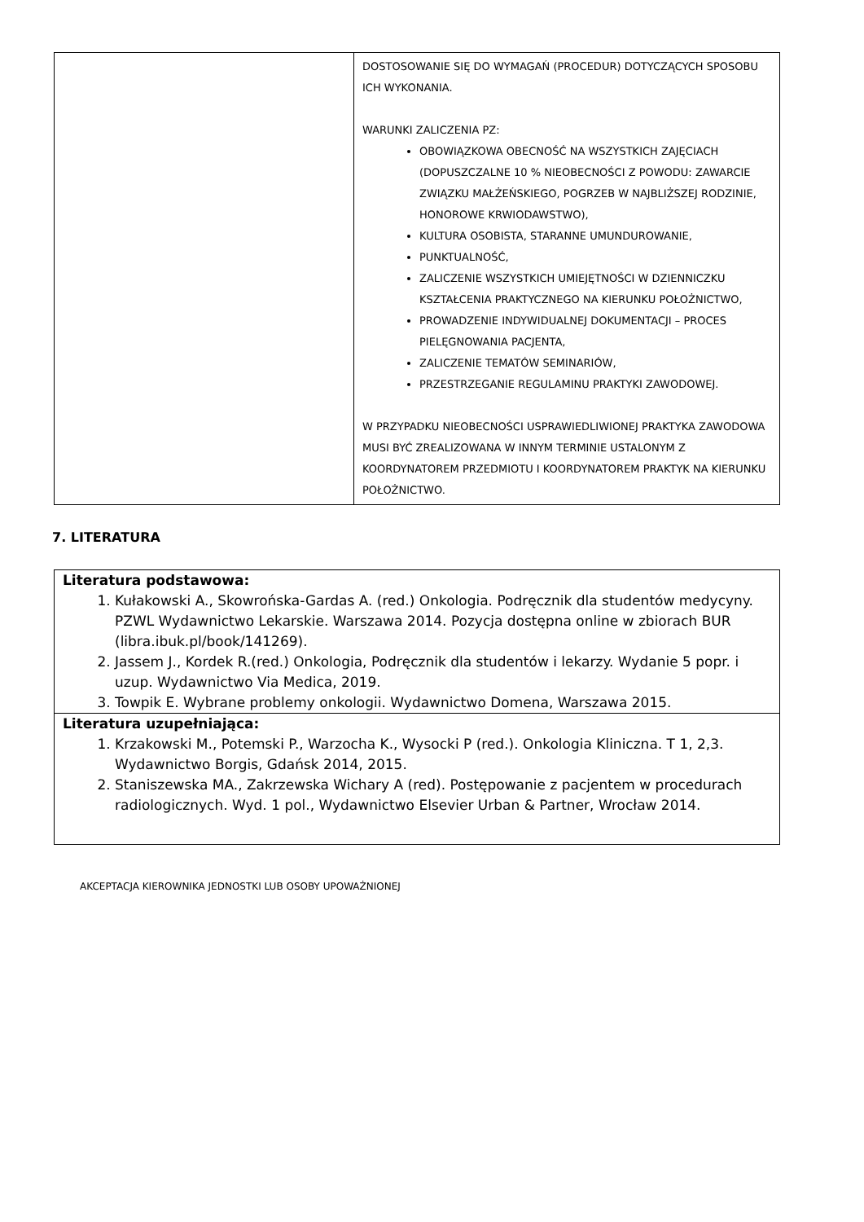| | DOSTOSOWANIE SIĘ DO WYMAGAŃ (PROCEDUR) DOTYCZĄCYCH SPOSOBU ICH WYKONANIA. WARUNKI ZALICZENIA PZ: OBOWIĄZKOWA OBECNOŚĆ NA WSZYSTKICH ZAJĘCIACH (DOPUSZCZALNE 10 % NIEOBECNOŚCI Z POWODU: ZAWARCIE ZWIĄZKU MAŁŻEŃSKIEGO, POGRZEB W NAJBLIŻSZEJ RODZINIE, HONOROWE KRWIODAWSTWO), KULTURA OSOBISTA, STARANNE UMUNDUROWANIE, PUNKTUALNOŚĆ, ZALICZENIE WSZYSTKICH UMIEJĘTNOŚCI W DZIENNICZKU KSZTAŁCENIA PRAKTYCZNEGO NA KIERUNKU POŁOŻNICTWO, PROWADZENIE INDYWIDUALNEJ DOKUMENTACJI – PROCES PIELĘGNOWANIA PACJENTA, ZALICZENIE TEMATÓW SEMINARIÓW, PRZESTRZEGANIE REGULAMINU PRAKTYKI ZAWODOWEJ. W PRZYPADKU NIEOBECNOŚCI USPRAWIEDLIWIONEJ PRAKTYKA ZAWODOWA MUSI BYĆ ZREALIZOWANA W INNYM TERMINIE USTALONYM Z KOORDYNATOREM PRZEDMIOTU I KOORDYNATOREM PRAKTYK NA KIERUNKU POŁOŻNICTWO. |
7. LITERATURA
| Literatura podstawowa: 1. Kułakowski A., Skowrońska-Gardas A. (red.) Onkologia. Podręcznik dla studentów medycyny. PZWL Wydawnictwo Lekarskie. Warszawa 2014. Pozycja dostępna online w zbiorach BUR (libra.ibuk.pl/book/141269). 2. Jassem J., Kordek R.(red.) Onkologia, Podręcznik dla studentów i lekarzy. Wydanie 5 popr. i uzup. Wydawnictwo Via Medica, 2019. 3. Towpik E. Wybrane problemy onkologii. Wydawnictwo Domena, Warszawa 2015. |
| Literatura uzupełniająca: 1. Krzakowski M., Potemski P., Warzocha K., Wysocki P (red.). Onkologia Kliniczna. T 1, 2,3. Wydawnictwo Borgis, Gdańsk 2014, 2015. 2. Staniszewska MA., Zakrzewska Wichary A (red). Postępowanie z pacjentem w procedurach radiologicznych. Wyd. 1 pol., Wydawnictwo Elsevier Urban & Partner, Wrocław 2014. |
AKCEPTACJA KIEROWNIKA JEDNOSTKI LUB OSOBY UPOWAŻNIONEJ